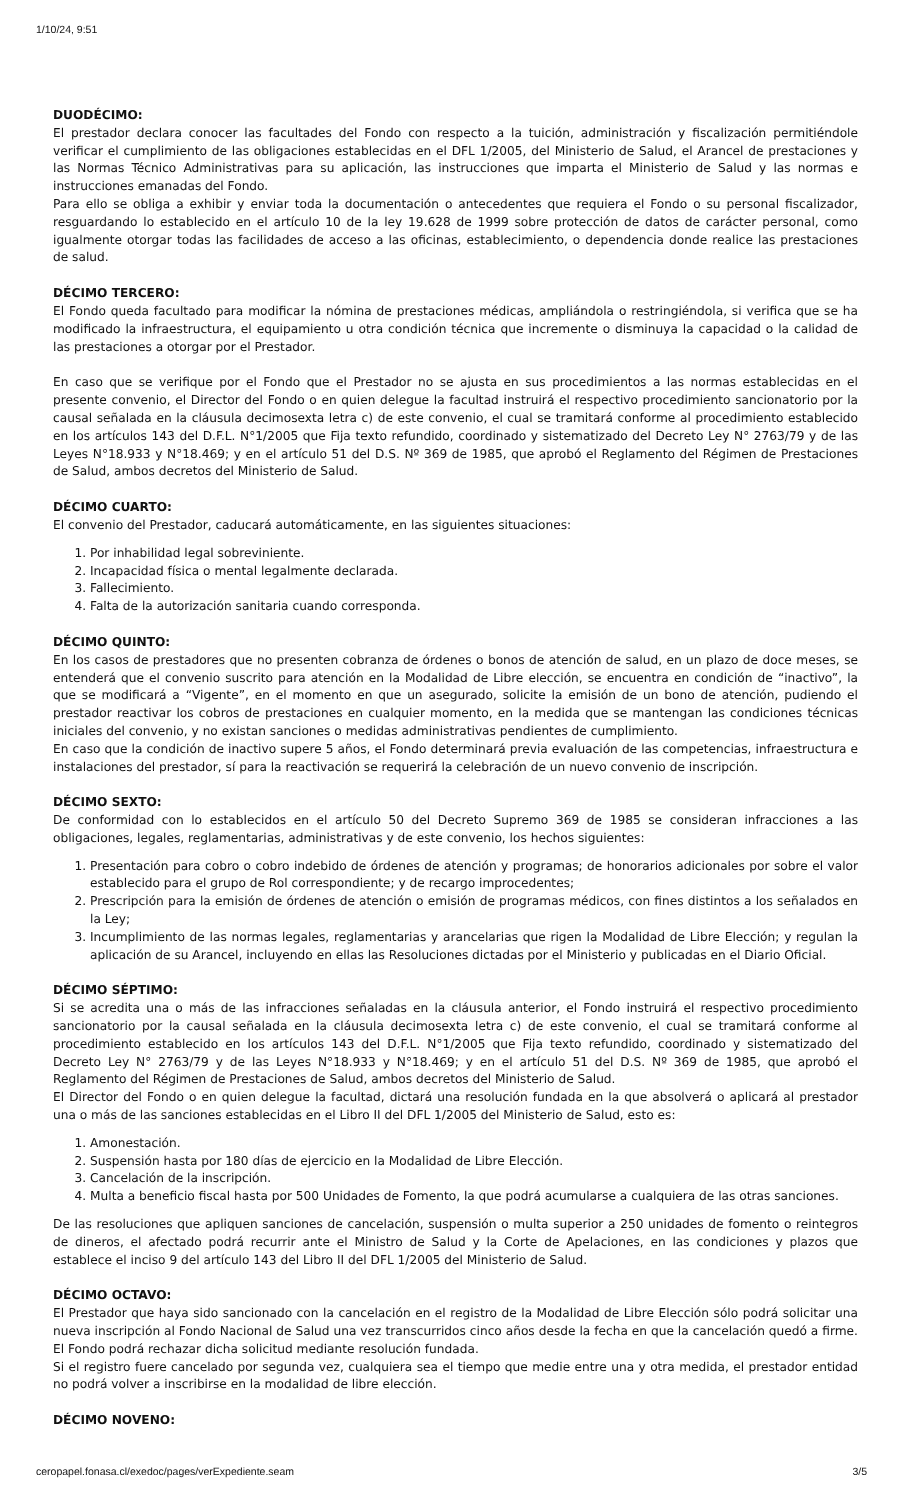1/10/24, 9:51
DUODÉCIMO:
El prestador declara conocer las facultades del Fondo con respecto a la tuición, administración y fiscalización permitiéndole verificar el cumplimiento de las obligaciones establecidas en el DFL 1/2005, del Ministerio de Salud, el Arancel de prestaciones y las Normas Técnico Administrativas para su aplicación, las instrucciones que imparta el Ministerio de Salud y las normas e instrucciones emanadas del Fondo.
Para ello se obliga a exhibir y enviar toda la documentación o antecedentes que requiera el Fondo o su personal fiscalizador, resguardando lo establecido en el artículo 10 de la ley 19.628 de 1999 sobre protección de datos de carácter personal, como igualmente otorgar todas las facilidades de acceso a las oficinas, establecimiento, o dependencia donde realice las prestaciones de salud.
DÉCIMO TERCERO:
El Fondo queda facultado para modificar la nómina de prestaciones médicas, ampliándola o restringiéndola, si verifica que se ha modificado la infraestructura, el equipamiento u otra condición técnica que incremente o disminuya la capacidad o la calidad de las prestaciones a otorgar por el Prestador.
En caso que se verifique por el Fondo que el Prestador no se ajusta en sus procedimientos a las normas establecidas en el presente convenio, el Director del Fondo o en quien delegue la facultad instruirá el respectivo procedimiento sancionatorio por la causal señalada en la cláusula decimosexta letra c) de este convenio, el cual se tramitará conforme al procedimiento establecido en los artículos 143 del D.F.L. N°1/2005 que Fija texto refundido, coordinado y sistematizado del Decreto Ley N° 2763/79 y de las Leyes N°18.933 y N°18.469; y en el artículo 51 del D.S. Nº 369 de 1985, que aprobó el Reglamento del Régimen de Prestaciones de Salud, ambos decretos del Ministerio de Salud.
DÉCIMO CUARTO:
El convenio del Prestador, caducará automáticamente, en las siguientes situaciones:
1. Por inhabilidad legal sobreviniente.
2. Incapacidad física o mental legalmente declarada.
3. Fallecimiento.
4. Falta de la autorización sanitaria cuando corresponda.
DÉCIMO QUINTO:
En los casos de prestadores que no presenten cobranza de órdenes o bonos de atención de salud, en un plazo de doce meses, se entenderá que el convenio suscrito para atención en la Modalidad de Libre elección, se encuentra en condición de “inactivo”, la que se modificará a “Vigente”, en el momento en que un asegurado, solicite la emisión de un bono de atención, pudiendo el prestador reactivar los cobros de prestaciones en cualquier momento, en la medida que se mantengan las condiciones técnicas iniciales del convenio, y no existan sanciones o medidas administrativas pendientes de cumplimiento.
En caso que la condición de inactivo supere 5 años, el Fondo determinará previa evaluación de las competencias, infraestructura e instalaciones del prestador, sí para la reactivación se requerirá la celebración de un nuevo convenio de inscripción.
DÉCIMO SEXTO:
De conformidad con lo establecidos en el artículo 50 del Decreto Supremo 369 de 1985 se consideran infracciones a las obligaciones, legales, reglamentarias, administrativas y de este convenio, los hechos siguientes:
1. Presentación para cobro o cobro indebido de órdenes de atención y programas; de honorarios adicionales por sobre el valor establecido para el grupo de Rol correspondiente; y de recargo improcedentes;
2. Prescripción para la emisión de órdenes de atención o emisión de programas médicos, con fines distintos a los señalados en la Ley;
3. Incumplimiento de las normas legales, reglamentarias y arancelarias que rigen la Modalidad de Libre Elección; y regulan la aplicación de su Arancel, incluyendo en ellas las Resoluciones dictadas por el Ministerio y publicadas en el Diario Oficial.
DÉCIMO SÉPTIMO:
Si se acredita una o más de las infracciones señaladas en la cláusula anterior, el Fondo instruirá el respectivo procedimiento sancionatorio por la causal señalada en la cláusula decimosexta letra c) de este convenio, el cual se tramitará conforme al procedimiento establecido en los artículos 143 del D.F.L. N°1/2005 que Fija texto refundido, coordinado y sistematizado del Decreto Ley N° 2763/79 y de las Leyes N°18.933 y N°18.469; y en el artículo 51 del D.S. Nº 369 de 1985, que aprobó el Reglamento del Régimen de Prestaciones de Salud, ambos decretos del Ministerio de Salud.
El Director del Fondo o en quien delegue la facultad, dictará una resolución fundada en la que absolverá o aplicará al prestador una o más de las sanciones establecidas en el Libro II del DFL 1/2005 del Ministerio de Salud, esto es:
1. Amonestación.
2. Suspensión hasta por 180 días de ejercicio en la Modalidad de Libre Elección.
3. Cancelación de la inscripción.
4. Multa a beneficio fiscal hasta por 500 Unidades de Fomento, la que podrá acumularse a cualquiera de las otras sanciones.
De las resoluciones que apliquen sanciones de cancelación, suspensión o multa superior a 250 unidades de fomento o reintegros de dineros, el afectado podrá recurrir ante el Ministro de Salud y la Corte de Apelaciones, en las condiciones y plazos que establece el inciso 9 del artículo 143 del Libro II del DFL 1/2005 del Ministerio de Salud.
DÉCIMO OCTAVO:
El Prestador que haya sido sancionado con la cancelación en el registro de la Modalidad de Libre Elección sólo podrá solicitar una nueva inscripción al Fondo Nacional de Salud una vez transcurridos cinco años desde la fecha en que la cancelación quedó a firme. El Fondo podrá rechazar dicha solicitud mediante resolución fundada.
Si el registro fuere cancelado por segunda vez, cualquiera sea el tiempo que medie entre una y otra medida, el prestador entidad no podrá volver a inscribirse en la modalidad de libre elección.
DÉCIMO NOVENO:
ceropapel.fonasa.cl/exedoc/pages/verExpediente.seam 3/5